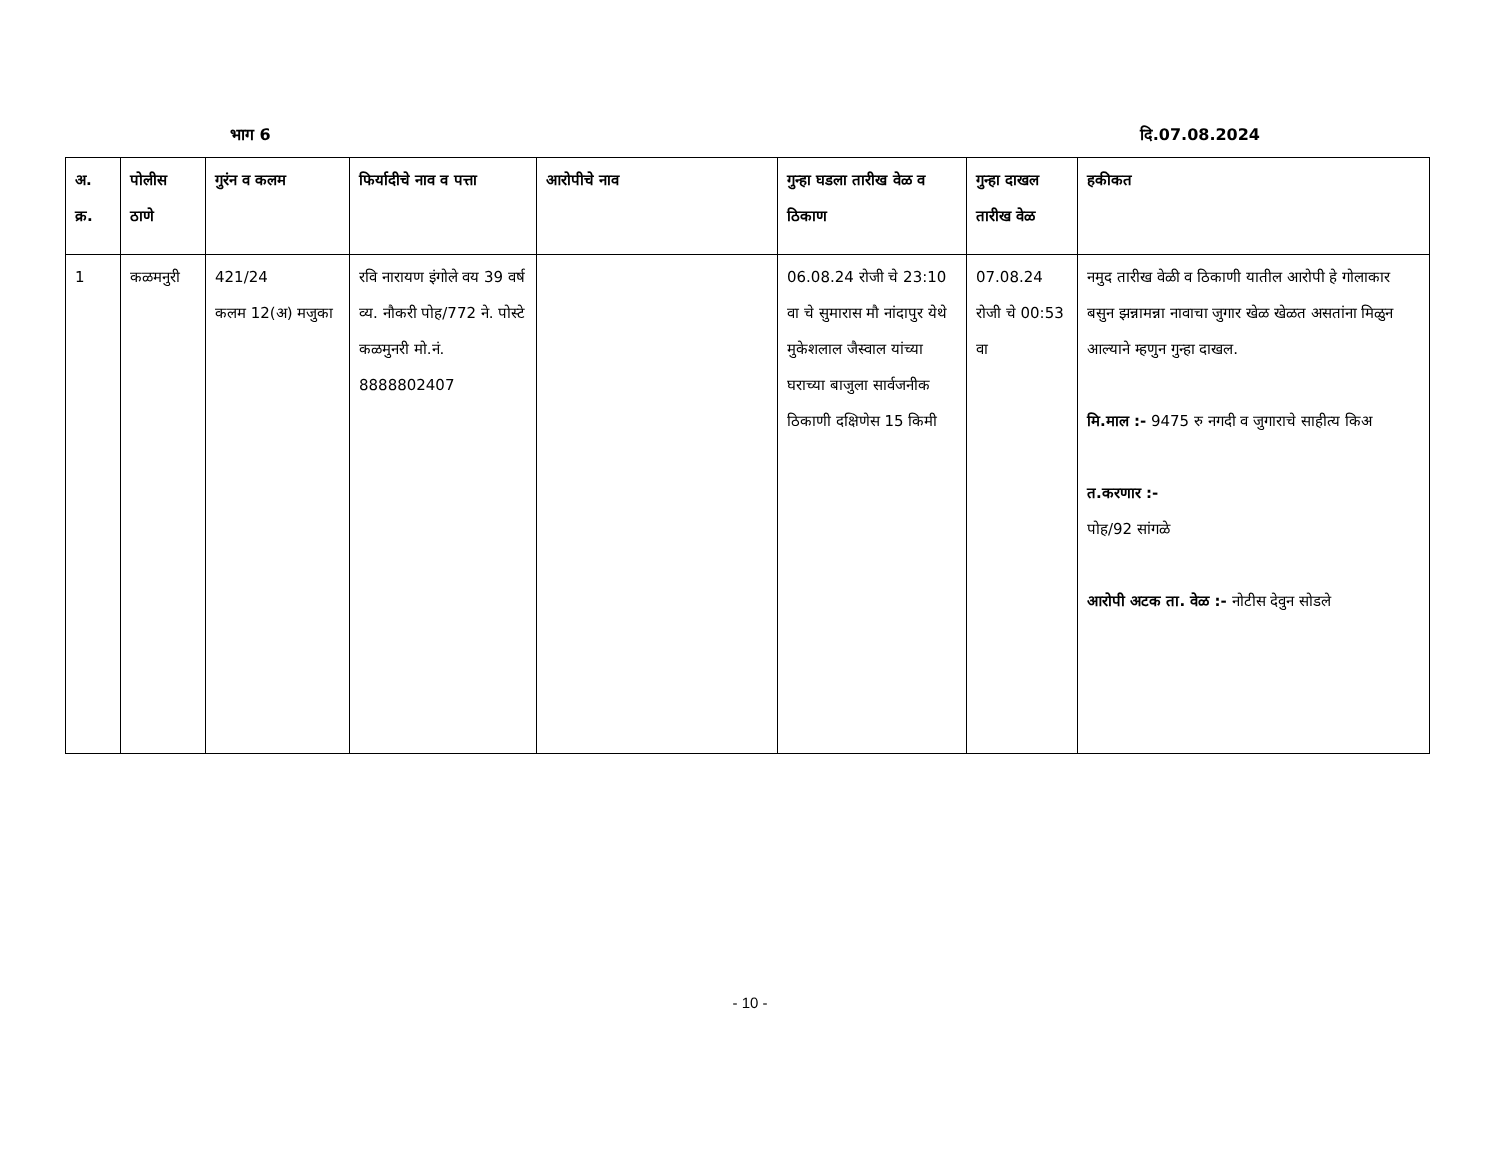भाग 6 दि.07.08.2024
| अ. क्र. | पोलीस ठाणे | गुरंन व कलम | फिर्यादीचे नाव व पत्ता | आरोपीचे नाव | गुन्हा घडला तारीख वेळ व ठिकाण | गुन्हा दाखल तारीख वेळ | हकीकत |
| --- | --- | --- | --- | --- | --- | --- | --- |
| 1 | कळमनुरी | 421/24 कलम 12(अ) मजुका | रवि नारायण इंगोले वय 39 वर्ष व्य. नौकरी पोह/772 ने. पोस्टे कळमुनरी मो.नं. 8888802407 | | 06.08.24 रोजी चे 23:10 वा चे सुमारास मौ नांदापुर येथे मुकेशलाल जैस्वाल यांच्या घराच्या बाजुला सार्वजनीक ठिकाणी दक्षिणेस 15 किमी | 07.08.24 रोजी चे 00:53 वा | नमुद तारीख वेळी व ठिकाणी यातील आरोपी हे गोलाकार बसुन झन्नामन्ना नावाचा जुगार खेळ खेळत असतांना मिळुन आल्याने म्हणुन गुन्हा दाखल. मि.माल :- 9475 रु नगदी व जुगाराचे साहीत्य किअ त.करणार :- पोह/92 सांगळे आरोपी अटक ता. वेळ :- नोटीस देवुन सोडले |
- 10 -